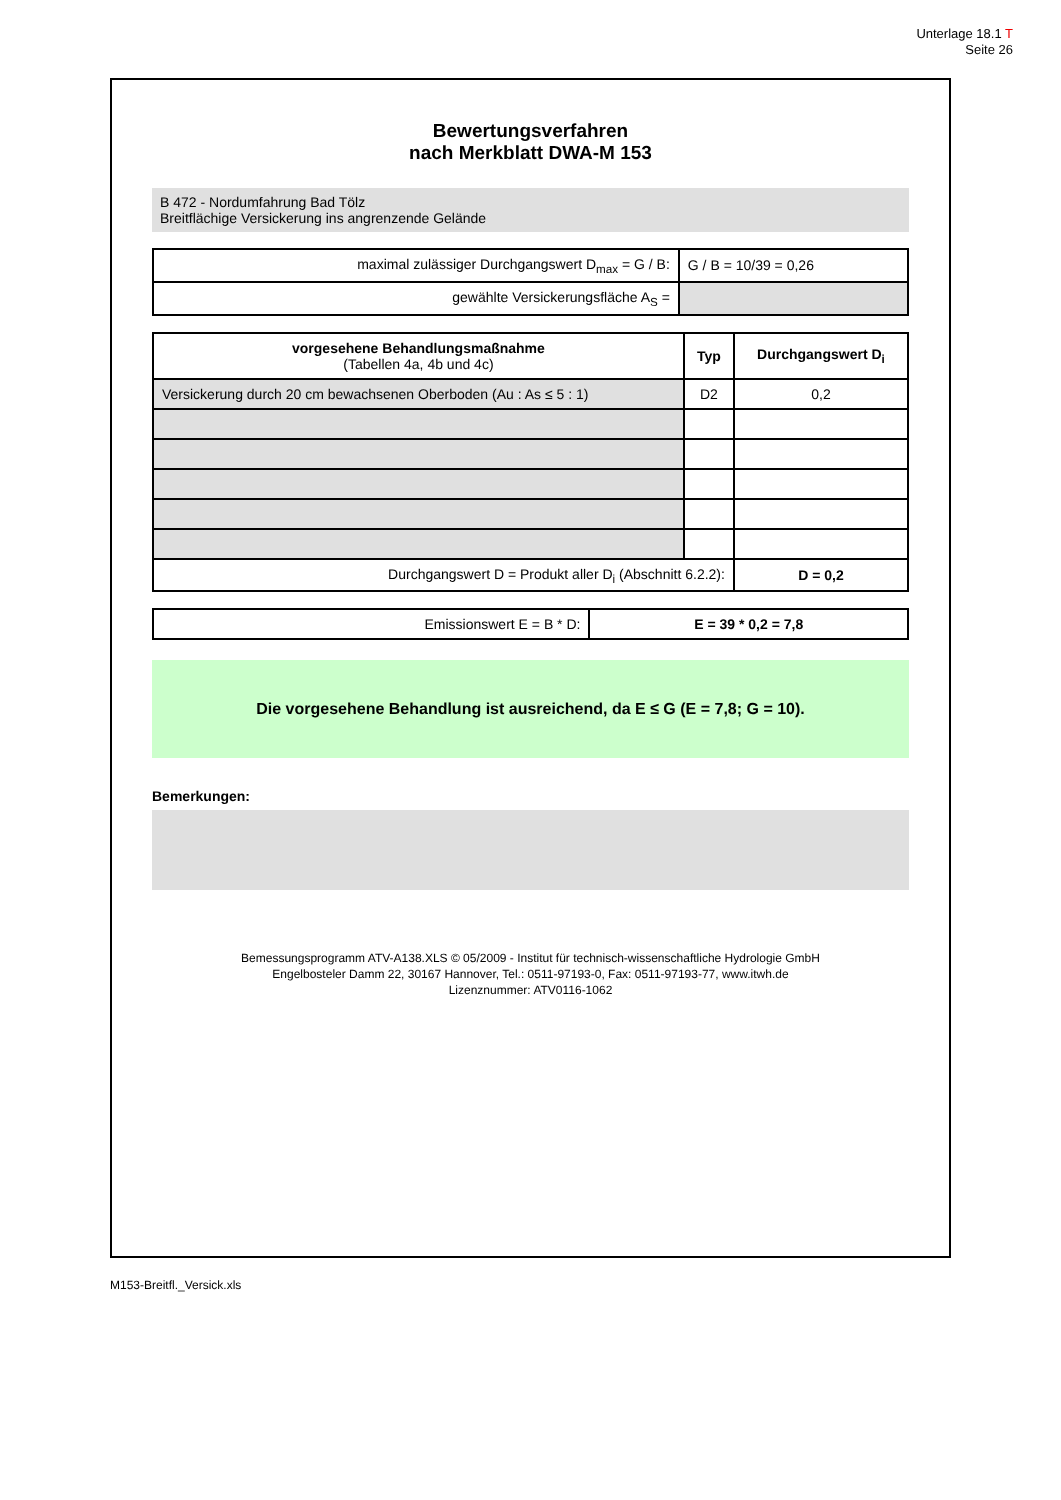Unterlage 18.1 T
Seite 26
Bewertungsverfahren
nach Merkblatt DWA-M 153
B 472 - Nordumfahrung Bad Tölz
Breitflächige Versickerung ins angrenzende Gelände
| maximal zulässiger Durchgangswert D<sub>max</sub> = G / B: | G / B = 10/39 = 0,26 |
| gewählte Versickerungsfläche A<sub>S</sub> = | |
| vorgesehene Behandlungsmaßnahme (Tabellen 4a, 4b und 4c) | Typ | Durchgangswert D<sub>i</sub> |
| --- | --- | --- |
| Versickerung durch 20 cm bewachsenen Oberboden (Au : As ≤ 5 : 1) | D2 | 0,2 |
| Durchgangswert D = Produkt aller D<sub>i</sub> (Abschnitt 6.2.2): | | D = 0,2 |
| Emissionswert E = B * D: | E = 39 * 0,2 = 7,8 |
Die vorgesehene Behandlung ist ausreichend, da E ≤ G (E = 7,8; G = 10).
Bemerkungen:
Bemessungsprogramm ATV-A138.XLS © 05/2009 - Institut für technisch-wissenschaftliche Hydrologie GmbH
Engelbosteler Damm 22, 30167 Hannover, Tel.: 0511-97193-0, Fax: 0511-97193-77, www.itwh.de
Lizenznummer: ATV0116-1062
M153-Breitfl._Versick.xls